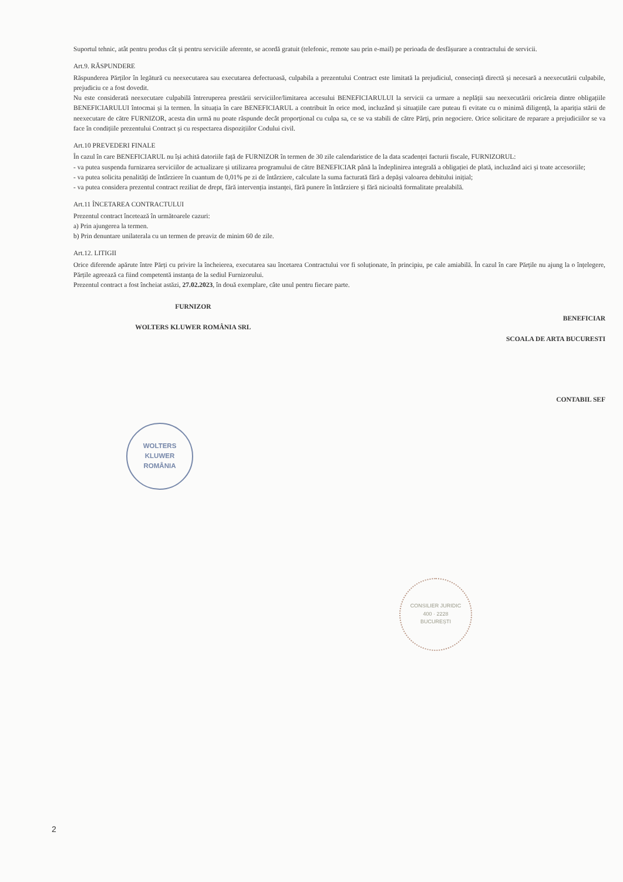Suportul tehnic, atât pentru produs cât și pentru serviciile aferente, se acordă gratuit (telefonic, remote sau prin e-mail) pe perioada de desfășurare a contractului de servicii.
Art.9. RĂSPUNDERE
Răspunderea Părților în legătură cu neexecutarea sau executarea defectuoasă, culpabila a prezentului Contract este limitată la prejudiciul, consecință directă și necesară a neexecutării culpabile, prejudiciu ce a fost dovedit.
Nu este considerată neexecutare culpabilă întreruperea prestării serviciilor/limitarea accesului BENEFICIARULUI la servicii ca urmare a neplății sau neexecutării oricăreia dintre obligațiile BENEFICIARULUI întocmai și la termen. În situația în care BENEFICIARUL a contribuit în orice mod, incluzând și situațiile care puteau fi evitate cu o minimă diligență, la apariția stării de neexecutare de către FURNIZOR, acesta din urmă nu poate răspunde decât proporțional cu culpa sa, ce se va stabili de către Părți, prin negociere. Orice solicitare de reparare a prejudiciilor se va face în condițiile prezentului Contract și cu respectarea dispozițiilor Codului civil.
Art.10 PREVEDERI FINALE
În cazul în care BENEFICIARUL nu își achită datoriile față de FURNIZOR în termen de 30 zile calendaristice de la data scadenței facturii fiscale, FURNIZORUL:
- va putea suspenda furnizarea serviciilor de actualizare și utilizarea programului de către BENEFICIAR până la îndeplinirea integrală a obligației de plată, incluzând aici și toate accesoriile;
- va putea solicita penalități de întârziere în cuantum de 0,01% pe zi de întârziere, calculate la suma facturată fără a depăși valoarea debitului inițial;
- va putea considera prezentul contract reziliat de drept, fără intervenția instanței, fără punere în întârziere și fără nicioaltă formalitate prealabilă.
Art.11 ÎNCETAREA CONTRACTULUI
Prezentul contract încetează în următoarele cazuri:
a) Prin ajungerea la termen.
b) Prin denuntare unilaterala cu un termen de preaviz de minim 60 de zile.
Art.12. LITIGII
Orice diferende apărute între Părți cu privire la încheierea, executarea sau încetarea Contractului vor fi soluționate, în principiu, pe cale amiabilă. În cazul în care Părțile nu ajung la o înțelegere, Părțile agreează ca fiind competentă instanța de la sediul Furnizorului.
Prezentul contract a fost încheiat astăzi, 27.02.2023, în două exemplare, câte unul pentru fiecare parte.
FURNIZOR
WOLTERS KLUWER ROMÂNIA SRL
BENEFICIAR
SCOALA DE ARTA BUCURESTI
CONTABIL SEF
WOLTERS
KLUWER
ROMÂNIA
CONSILIER JURIDIC
400 · 2228
BUCUREȘTI
2